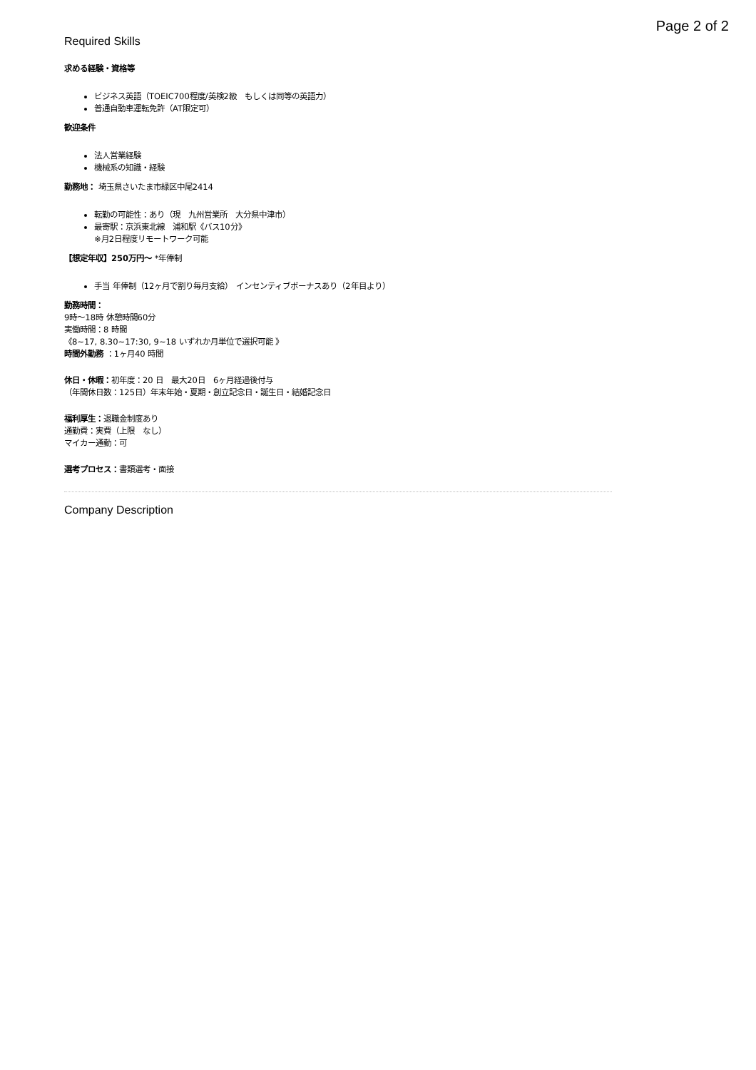Page 2 of 2
Required Skills
求める経験・資格等
ビジネス英語（TOEIC700程度/英検2級　もしくは同等の英語力）
普通自動車運転免許（AT限定可）
歓迎条件
法人営業経験
機械系の知識・経験
勤務地： 埼玉県さいたま市緑区中尾2414
転勤の可能性：あり（現　九州営業所　大分県中津市）
最寄駅：京浜東北線　浦和駅《バス10分》
※月2日程度リモートワーク可能
【想定年収】250万円〜 *年俸制
手当 年俸制（12ヶ月で割り毎月支給）　インセンティブボーナスあり（2年目より）
勤務時間：
9時〜18時 休憩時間60分
実働時間：8 時間
《8~17, 8.30~17:30, 9~18 いずれか月単位で選択可能 》
時間外勤務 ：1ヶ月40 時間
休日・休暇：初年度：20 日　最大20日　6ヶ月経過後付与
（年間休日数：125日）年末年始・夏期・創立記念日・誕生日・結婚記念日
福利厚生：退職金制度あり
通勤費：実費（上限　なし）
マイカー通勤：可
選考プロセス：書類選考・面接
Company Description